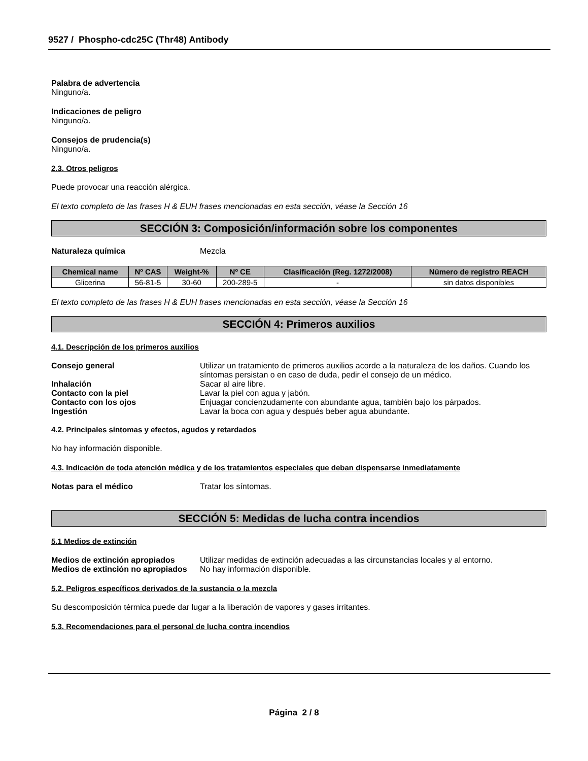9527 / Phospho-cdc25C (Thr48) Antibody
Palabra de advertencia
Ninguno/a.
Indicaciones de peligro
Ninguno/a.
Consejos de prudencia(s)
Ninguno/a.
2.3. Otros peligros
Puede provocar una reacción alérgica.
El texto completo de las frases H & EUH frases mencionadas en esta sección, véase la Sección 16
SECCIÓN 3: Composición/información sobre los componentes
Naturaleza química Mezcla
| Chemical name | Nº CAS | Weight-% | Nº CE | Clasificación (Reg. 1272/2008) | Número de registro REACH |
| --- | --- | --- | --- | --- | --- |
| Glicerina | 56-81-5 | 30-60 | 200-289-5 | - | sin datos disponibles |
El texto completo de las frases H & EUH frases mencionadas en esta sección, véase la Sección 16
SECCIÓN 4: Primeros auxilios
4.1. Descripción de los primeros auxilios
Consejo general Utilizar un tratamiento de primeros auxilios acorde a la naturaleza de los daños. Cuando los síntomas persistan o en caso de duda, pedir el consejo de un médico.
Inhalación Sacar al aire libre.
Contacto con la piel Lavar la piel con agua y jabón.
Contacto con los ojos Enjuagar concienzudamente con abundante agua, también bajo los párpados.
Ingestión Lavar la boca con agua y después beber agua abundante.
4.2. Principales síntomas y efectos, agudos y retardados
No hay información disponible.
4.3. Indicación de toda atención médica y de los tratamientos especiales que deban dispensarse inmediatamente
Notas para el médico Tratar los síntomas.
SECCIÓN 5: Medidas de lucha contra incendios
5.1 Medios de extinción
Medios de extinción apropiados Utilizar medidas de extinción adecuadas a las circunstancias locales y al entorno.
Medios de extinción no apropiados
No hay información disponible.
5.2. Peligros específicos derivados de la sustancia o la mezcla
Su descomposición térmica puede dar lugar a la liberación de vapores y gases irritantes.
5.3. Recomendaciones para el personal de lucha contra incendios
Página 2 / 8